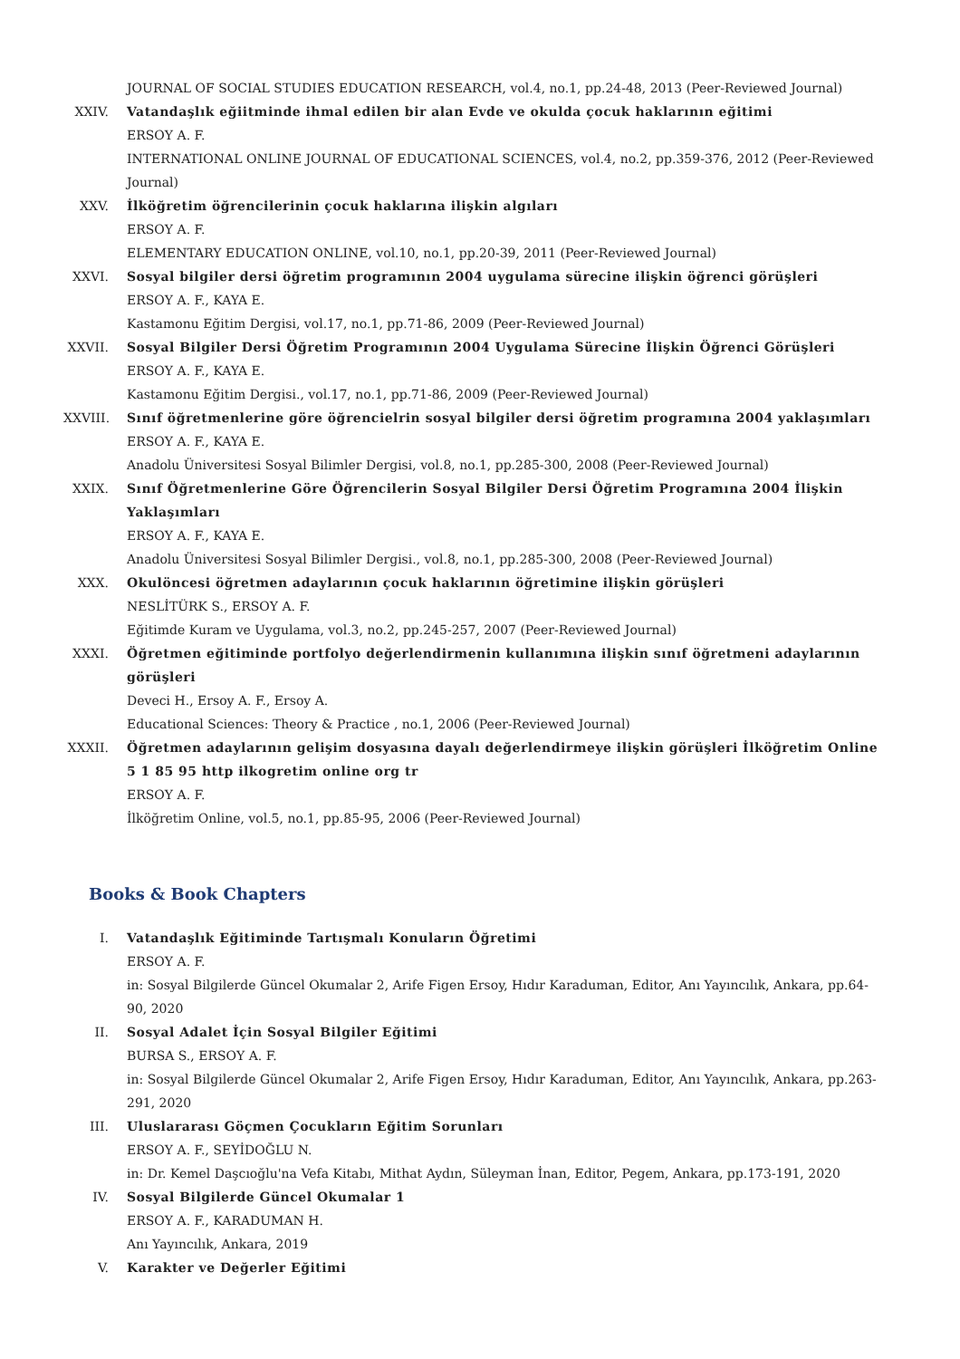JOURNAL OF SOCIAL STUDIES EDUCATION RESEARCH, vol.4, no.1, pp.24-48, 2013 (Peer-Reviewed Journal)
XXIV. Vatandaşlık eğiitminde ihmal edilen bir alan Evde ve okulda çocuk haklarının eğitimi
ERSOY A. F.
INTERNATIONAL ONLINE JOURNAL OF EDUCATIONAL SCIENCES, vol.4, no.2, pp.359-376, 2012 (Peer-Reviewed Journal)
XXV. İlköğretim öğrencilerinin çocuk haklarına ilişkin algıları
ERSOY A. F.
ELEMENTARY EDUCATION ONLINE, vol.10, no.1, pp.20-39, 2011 (Peer-Reviewed Journal)
XXVI. Sosyal bilgiler dersi öğretim programının 2004 uygulama sürecine ilişkin öğrenci görüşleri
ERSOY A. F., KAYA E.
Kastamonu Eğitim Dergisi, vol.17, no.1, pp.71-86, 2009 (Peer-Reviewed Journal)
XXVII.
Sosyal Bilgiler Dersi Öğretim Programının 2004 Uygulama Sürecine İlişkin Öğrenci Görüşleri
ERSOY A. F., KAYA E.
Kastamonu Eğitim Dergisi., vol.17, no.1, pp.71-86, 2009 (Peer-Reviewed Journal)
XXVIII.
Sınıf öğretmenlerine göre öğrencielrin sosyal bilgiler dersi öğretim programına 2004 yaklaşımları
ERSOY A. F., KAYA E.
Anadolu Üniversitesi Sosyal Bilimler Dergisi, vol.8, no.1, pp.285-300, 2008 (Peer-Reviewed Journal)
XXIX. Sınıf Öğretmenlerine Göre Öğrencilerin Sosyal Bilgiler Dersi Öğretim Programına 2004 İlişkin Yaklaşımları
ERSOY A. F., KAYA E.
Anadolu Üniversitesi Sosyal Bilimler Dergisi., vol.8, no.1, pp.285-300, 2008 (Peer-Reviewed Journal)
XXX. Okulöncesi öğretmen adaylarının çocuk haklarının öğretimine ilişkin görüşleri
NESLİTÜRK S., ERSOY A. F.
Eğitimde Kuram ve Uygulama, vol.3, no.2, pp.245-257, 2007 (Peer-Reviewed Journal)
XXXI. Öğretmen eğitiminde portfolyo değerlendirmenin kullanımına ilişkin sınıf öğretmeni adaylarının görüşleri
Deveci H., Ersoy A. F., Ersoy A.
Educational Sciences: Theory & Practice , no.1, 2006 (Peer-Reviewed Journal)
XXXII.
Öğretmen adaylarının gelişim dosyasına dayalı değerlendirmeye ilişkin görüşleri İlköğretim Online 5 1 85 95 http ilkogretim online org tr
ERSOY A. F.
İlköğretim Online, vol.5, no.1, pp.85-95, 2006 (Peer-Reviewed Journal)
Books & Book Chapters
I. Vatandaşlık Eğitiminde Tartışmalı Konuların Öğretimi
ERSOY A. F.
in: Sosyal Bilgilerde Güncel Okumalar 2, Arife Figen Ersoy, Hıdır Karaduman, Editor, Anı Yayıncılık, Ankara, pp.64-90, 2020
II. Sosyal Adalet İçin Sosyal Bilgiler Eğitimi
BURSA S., ERSOY A. F.
in: Sosyal Bilgilerde Güncel Okumalar 2, Arife Figen Ersoy, Hıdır Karaduman, Editor, Anı Yayıncılık, Ankara, pp.263-291, 2020
III. Uluslararası Göçmen Çocukların Eğitim Sorunları
ERSOY A. F., SEYİDOĞLU N.
in: Dr. Kemel Daşcıoğlu'na Vefa Kitabı, Mithat Aydın, Süleyman İnan, Editor, Pegem, Ankara, pp.173-191, 2020
IV. Sosyal Bilgilerde Güncel Okumalar 1
ERSOY A. F., KARADUMAN H.
Anı Yayıncılık, Ankara, 2019
V. Karakter ve Değerler Eğitimi